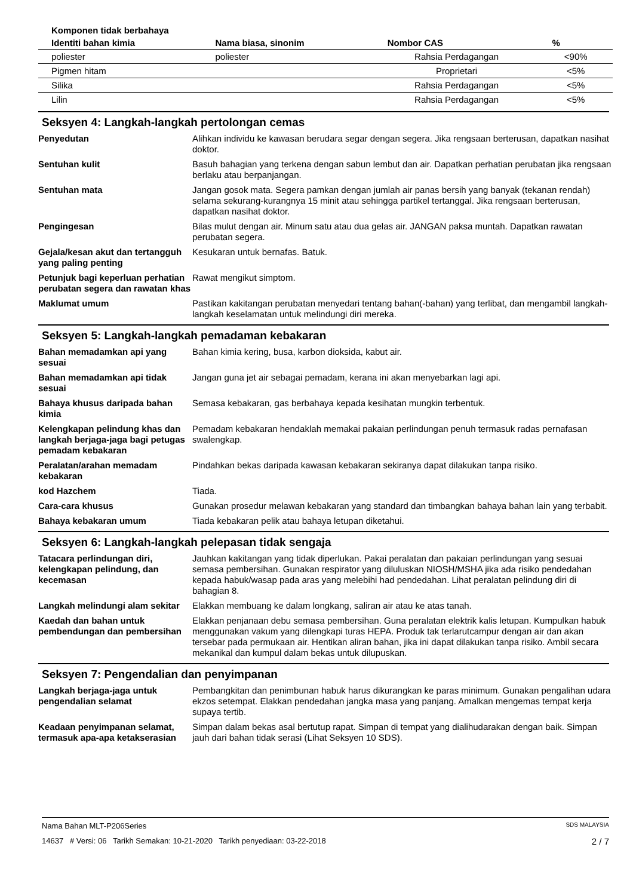| Komponen tidak berbahaya | | | |
| --- | --- | --- | --- |
| Identiti bahan kimia | Nama biasa, sinonim | Nombor CAS | % |
| poliester | poliester | Rahsia Perdagangan | <90% |
| Pigmen hitam | | Proprietari | <5% |
| Silika | | Rahsia Perdagangan | <5% |
| Lilin | | Rahsia Perdagangan | <5% |
Seksyen 4: Langkah-langkah pertolongan cemas
| Penyedutan | Alihkan individu ke kawasan berudara segar dengan segera. Jika rengsaan berterusan, dapatkan nasihat doktor. |
| Sentuhan kulit | Basuh bahagian yang terkena dengan sabun lembut dan air. Dapatkan perhatian perubatan jika rengsaan berlaku atau berpanjangan. |
| Sentuhan mata | Jangan gosok mata. Segera pamkan dengan jumlah air panas bersih yang banyak (tekanan rendah) selama sekurang-kurangnya 15 minit atau sehingga partikel tertanggal. Jika rengsaan berterusan, dapatkan nasihat doktor. |
| Pengingesan | Bilas mulut dengan air. Minum satu atau dua gelas air. JANGAN paksa muntah. Dapatkan rawatan perubatan segera. |
| Gejala/kesan akut dan tertangguh yang paling penting | Kesukaran untuk bernafas. Batuk. |
| Petunjuk bagi keperluan perhatian perubatan segera dan rawatan khas | Rawat mengikut simptom. |
| Maklumat umum | Pastikan kakitangan perubatan menyedari tentang bahan(-bahan) yang terlibat, dan mengambil langkah-langkah keselamatan untuk melindungi diri mereka. |
Seksyen 5: Langkah-langkah pemadaman kebakaran
| Bahan memadamkan api yang sesuai | Bahan kimia kering, busa, karbon dioksida, kabut air. |
| Bahan memadamkan api tidak sesuai | Jangan guna jet air sebagai pemadam, kerana ini akan menyebarkan lagi api. |
| Bahaya khusus daripada bahan kimia | Semasa kebakaran, gas berbahaya kepada kesihatan mungkin terbentuk. |
| Kelengkapan pelindung khas dan langkah berjaga-jaga bagi petugas pemadam kebakaran | Pemadam kebakaran hendaklah memakai pakaian perlindungan penuh termasuk radas pernafasan swalengkap. |
| Peralatan/arahan memadam kebakaran | Pindahkan bekas daripada kawasan kebakaran sekiranya dapat dilakukan tanpa risiko. |
| kod Hazchem | Tiada. |
| Cara-cara khusus | Gunakan prosedur melawan kebakaran yang standard dan timbangkan bahaya bahan lain yang terbabit. |
| Bahaya kebakaran umum | Tiada kebakaran pelik atau bahaya letupan diketahui. |
Seksyen 6: Langkah-langkah pelepasan tidak sengaja
| Tatacara perlindungan diri, kelengkapan pelindung, dan kecemasan | Jauhkan kakitangan yang tidak diperlukan. Pakai peralatan dan pakaian perlindungan yang sesuai semasa pembersihan. Gunakan respirator yang diluluskan NIOSH/MSHA jika ada risiko pendedahan kepada habuk/wasap pada aras yang melebihi had pendedahan. Lihat peralatan pelindung diri di bahagian 8. |
| Langkah melindungi alam sekitar | Elakkan membuang ke dalam longkang, saliran air atau ke atas tanah. |
| Kaedah dan bahan untuk pembendungan dan pembersihan | Elakkan penjanaan debu semasa pembersihan. Guna peralatan elektrik kalis letupan. Kumpulkan habuk menggunakan vakum yang dilengkapi turas HEPA. Produk tak terlarutcampur dengan air dan akan tersebar pada permukaan air. Hentikan aliran bahan, jika ini dapat dilakukan tanpa risiko. Ambil secara mekanikal dan kumpul dalam bekas untuk dilupuskan. |
Seksyen 7: Pengendalian dan penyimpanan
| Langkah berjaga-jaga untuk pengendalian selamat | Pembangkitan dan penimbunan habuk harus dikurangkan ke paras minimum. Gunakan pengalihan udara ekzos setempat. Elakkan pendedahan jangka masa yang panjang. Amalkan mengemas tempat kerja supaya tertib. |
| Keadaan penyimpanan selamat, termasuk apa-apa ketakserasian | Simpan dalam bekas asal bertutup rapat. Simpan di tempat yang dialihudarakan dengan baik. Simpan jauh dari bahan tidak serasi (Lihat Seksyen 10 SDS). |
Nama Bahan MLT-P206Series SDS MALAYSIA
14637 # Versi: 06 Tarikh Semakan: 10-21-2020 Tarikh penyediaan: 03-22-2018 2 / 7